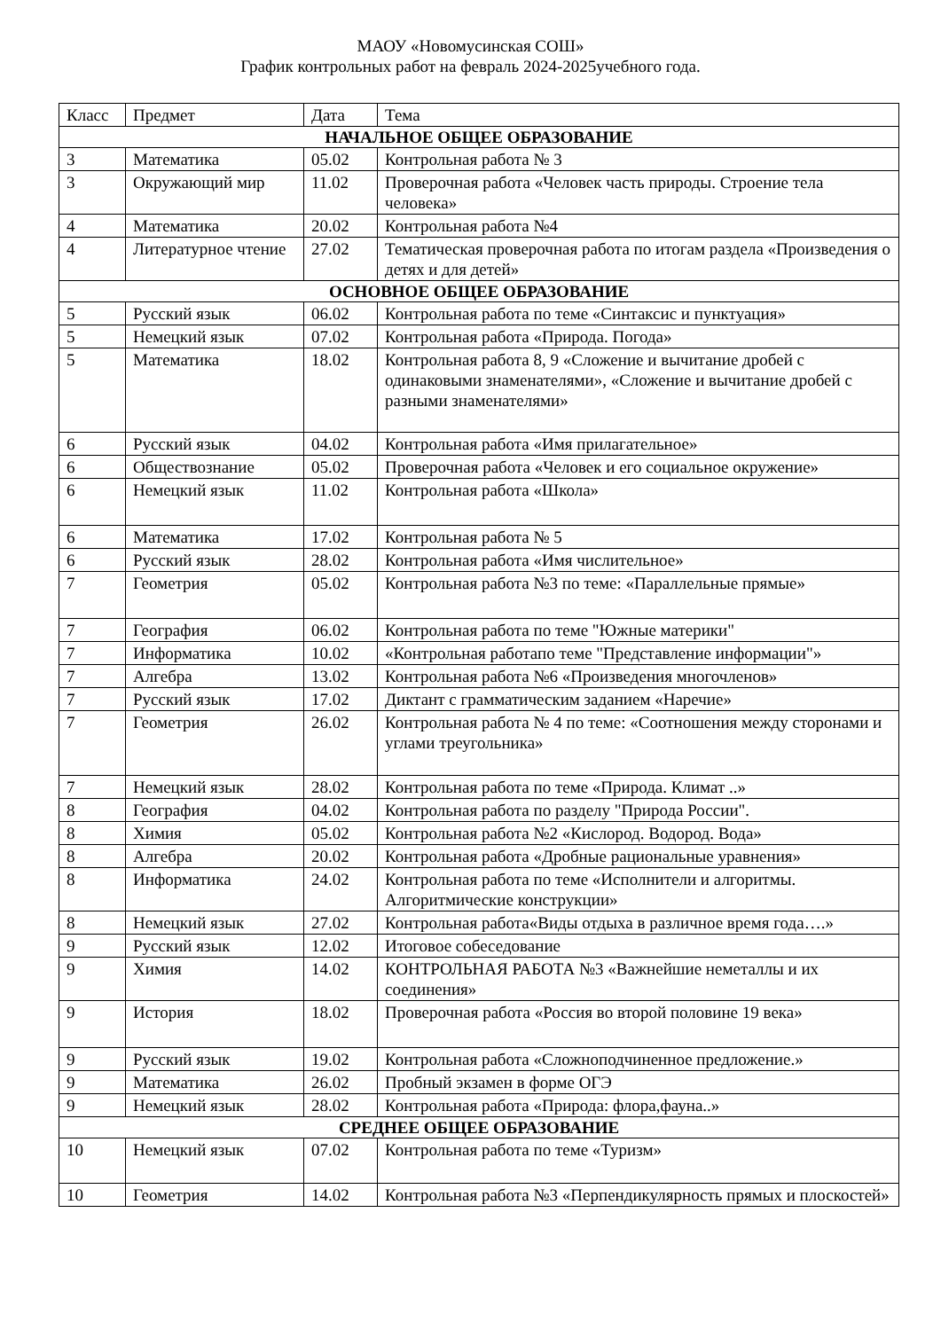МАОУ «Новомусинская СОШ»
График контрольных работ на февраль 2024-2025учебного года.
| Класс | Предмет | Дата | Тема |
| НАЧАЛЬНОЕ ОБЩЕЕ ОБРАЗОВАНИЕ | | | |
| 3 | Математика | 05.02 | Контрольная работа № 3 |
| 3 | Окружающий мир | 11.02 | Проверочная работа «Человек часть природы. Строение тела человека» |
| 4 | Математика | 20.02 | Контрольная работа №4 |
| 4 | Литературное чтение | 27.02 | Тематическая проверочная работа по итогам раздела «Произведения о детях и для детей» |
| ОСНОВНОЕ ОБЩЕЕ ОБРАЗОВАНИЕ | | | |
| 5 | Русский язык | 06.02 | Контрольная работа по теме «Синтаксис и пунктуация» |
| 5 | Немецкий язык | 07.02 | Контрольная работа «Природа. Погода» |
| 5 | Математика | 18.02 | Контрольная работа 8, 9 «Сложение и вычитание дробей с одинаковыми знаменателями», «Сложение и вычитание дробей с разными знаменателями» |
| 6 | Русский язык | 04.02 | Контрольная работа «Имя прилагательное» |
| 6 | Обществознание | 05.02 | Проверочная работа «Человек и его социальное окружение» |
| 6 | Немецкий язык | 11.02 | Контрольная работа «Школа» |
| 6 | Математика | 17.02 | Контрольная работа № 5 |
| 6 | Русский язык | 28.02 | Контрольная работа «Имя числительное» |
| 7 | Геометрия | 05.02 | Контрольная работа №3 по теме: «Параллельные прямые» |
| 7 | География | 06.02 | Контрольная работа по теме "Южные материки" |
| 7 | Информатика | 10.02 | «Контрольная работапо теме "Представление информации"» |
| 7 | Алгебра | 13.02 | Контрольная работа №6 «Произведения многочленов» |
| 7 | Русский язык | 17.02 | Диктант с грамматическим заданием «Наречие» |
| 7 | Геометрия | 26.02 | Контрольная работа № 4 по теме: «Соотношения между сторонами и углами треугольника» |
| 7 | Немецкий язык | 28.02 | Контрольная работа по теме «Природа. Климат ..» |
| 8 | География | 04.02 | Контрольная работа по разделу "Природа России". |
| 8 | Химия | 05.02 | Контрольная работа №2 «Кислород. Водород. Вода» |
| 8 | Алгебра | 20.02 | Контрольная работа «Дробные рациональные уравнения» |
| 8 | Информатика | 24.02 | Контрольная работа по теме «Исполнители и алгоритмы. Алгоритмические конструкции» |
| 8 | Немецкий язык | 27.02 | Контрольная работа«Виды отдыха в различное время года….» |
| 9 | Русский язык | 12.02 | Итоговое собеседование |
| 9 | Химия | 14.02 | КОНТРОЛЬНАЯ РАБОТА №3 «Важнейшие неметаллы и их соединения» |
| 9 | История | 18.02 | Проверочная работа «Россия во второй половине 19 века» |
| 9 | Русский язык | 19.02 | Контрольная работа «Сложноподчиненное предложение.» |
| 9 | Математика | 26.02 | Пробный экзамен в форме ОГЭ |
| 9 | Немецкий язык | 28.02 | Контрольная работа «Природа: флора,фауна..» |
| СРЕДНЕЕ ОБЩЕЕ ОБРАЗОВАНИЕ | | | |
| 10 | Немецкий язык | 07.02 | Контрольная работа по теме «Туризм» |
| 10 | Геометрия | 14.02 | Контрольная работа №3 «Перпендикулярность прямых и плоскостей» |